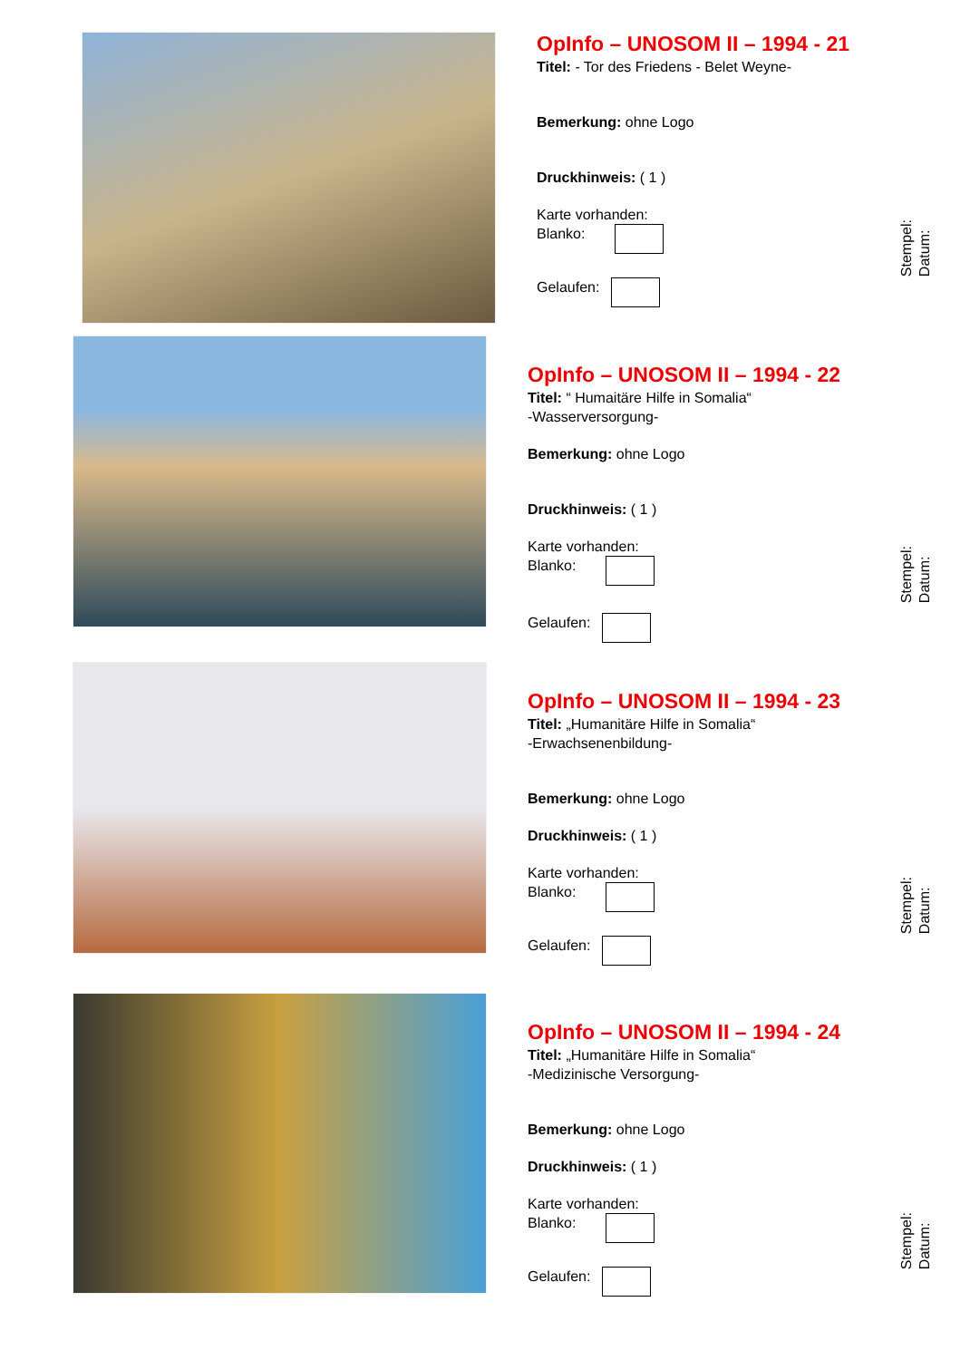OpInfo – UNOSOM II – 1994 - 21
Titel: - Tor des Friedens - Belet Weyne-
Bemerkung: ohne Logo
Druckhinweis: ( 1 )
Karte vorhanden:
Blanko:
Gelaufen:
Stempel:
Datum:
OpInfo – UNOSOM II – 1994 - 22
Titel: “ Humaitäre Hilfe in Somalia“
-Wasserversorgung-
Bemerkung: ohne Logo
Druckhinweis: ( 1 )
Karte vorhanden:
Blanko:
Gelaufen:
Stempel:
Datum:
OpInfo – UNOSOM II – 1994 - 23
Titel: „Humanitäre Hilfe in Somalia“
-Erwachsenenbildung-
Bemerkung: ohne Logo
Druckhinweis: ( 1 )
Karte vorhanden:
Blanko:
Gelaufen:
Stempel:
Datum:
OpInfo – UNOSOM II – 1994 - 24
Titel: „Humanitäre Hilfe in Somalia“
-Medizinische Versorgung-
Bemerkung: ohne Logo
Druckhinweis: ( 1 )
Karte vorhanden:
Blanko:
Gelaufen:
Stempel:
Datum: